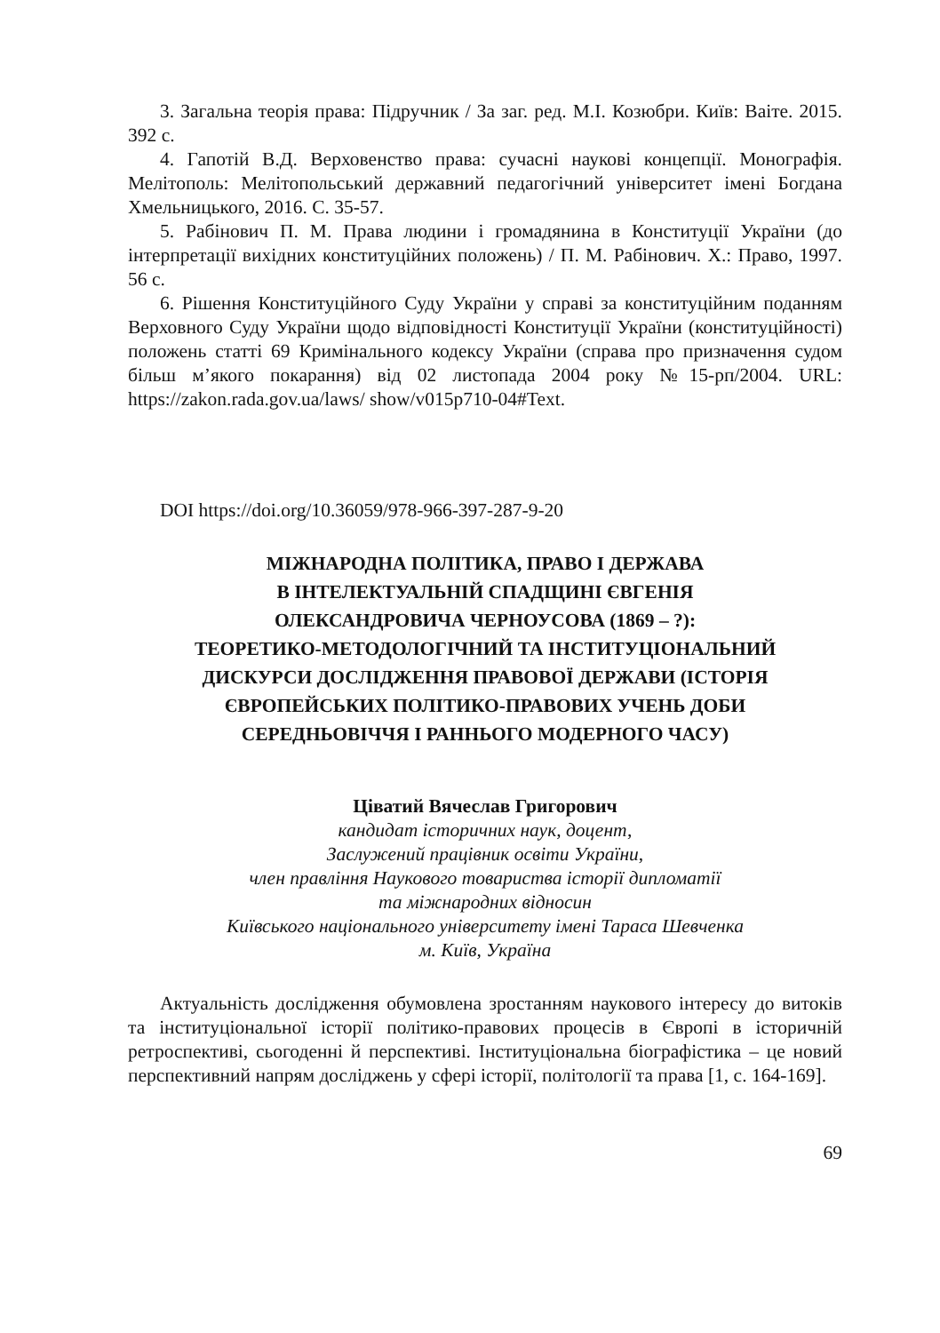3. Загальна теорія права: Підручник / За заг. ред. М.І. Козюбри. Київ: Ваіте. 2015. 392 с.
4. Гапотій В.Д. Верховенство права: сучасні наукові концепції. Монографія. Мелітополь: Мелітопольський державний педагогічний університет імені Богдана Хмельницького, 2016. С. 35-57.
5. Рабінович П. М. Права людини і громадянина в Конституції України (до інтерпретації вихідних конституційних положень) / П. М. Рабінович. Х.: Право, 1997. 56 с.
6. Рішення Конституційного Суду України у справі за конституційним поданням Верховного Суду України щодо відповідності Конституції України (конституційності) положень статті 69 Кримінального кодексу України (справа про призначення судом більш м’якого покарання) від 02 листопада 2004 року №15-рп/2004. URL: https://zakon.rada.gov.ua/laws/ show/v015p710-04#Text.
DOI https://doi.org/10.36059/978-966-397-287-9-20
МІЖНАРОДНА ПОЛІТИКА, ПРАВО І ДЕРЖАВА
В ІНТЕЛЕКТУАЛЬНІЙ СПАДЩИНІ ЄВГЕНІЯ
ОЛЕКСАНДРОВИЧА ЧЕРНОУСОВА (1869 – ?):
ТЕОРЕТИКО-МЕТОДОЛОГІЧНИЙ ТА ІНСТИТУЦІОНАЛЬНИЙ
ДИСКУРСИ ДОСЛІДЖЕННЯ ПРАВОВОЇ ДЕРЖАВИ (ІСТОРІЯ
ЄВРОПЕЙСЬКИХ ПОЛІТИКО-ПРАВОВИХ УЧЕНЬ ДОБИ
СЕРЕДНЬОВІЧЧЯ І РАННЬОГО МОДЕРНОГО ЧАСУ)
Ціватий Вячеслав Григорович
кандидат історичних наук, доцент,
Заслужений працівник освіти України,
член правління Наукового товариства історії дипломатії
та міжнародних відносин
Київського національного університету імені Тараса Шевченка
м. Київ, Україна
Актуальність дослідження обумовлена зростанням наукового інтересу до витоків та інституціональної історії політико-правових процесів в Європі в історичній ретроспективі, сьогоденні й перспективі. Інституціональна біографістика – це новий перспективний напрям досліджень у сфері історії, політології та права [1, с. 164-169].
69